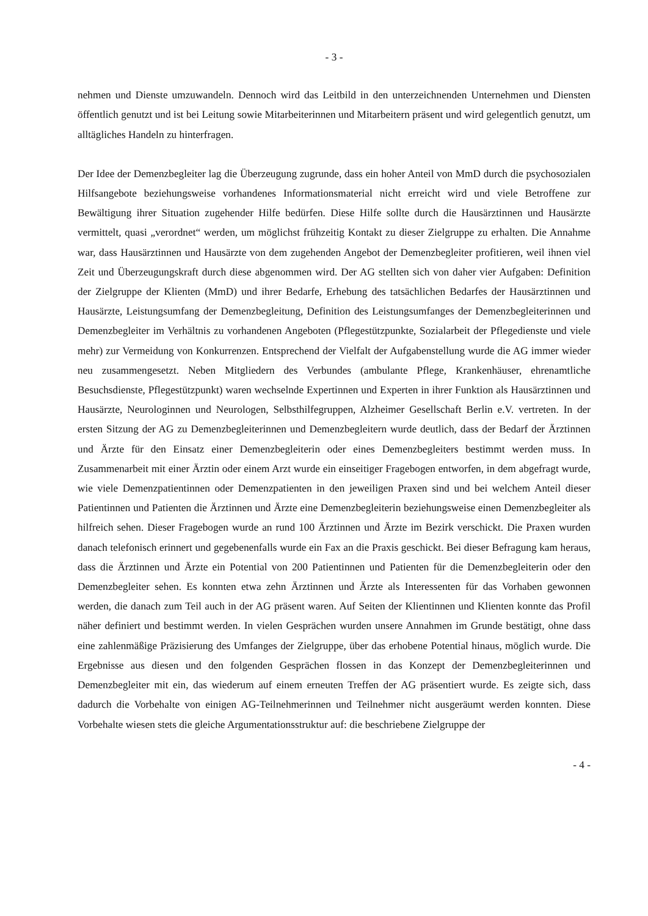- 3 -
nehmen und Dienste umzuwandeln. Dennoch wird das Leitbild in den unterzeichnenden Unterneh­men und Diensten öffentlich genutzt und ist bei Leitung sowie Mitarbeiterinnen und Mitarbeitern präsent und wird gelegentlich genutzt, um alltägliches Handeln zu hinterfragen.
Der Idee der Demenzbegleiter lag die Überzeugung zugrunde, dass ein hoher Anteil von MmD durch die psychosozialen Hilfsangebote beziehungsweise vorhandenes Informationsmaterial nicht erreicht wird und viele Betroffene zur Bewältigung ihrer Situation zugehender Hilfe bedürfen. Diese Hilfe sollte durch die Hausärztinnen und Hausärzte vermittelt, quasi „verordnet“ werden, um möglichst frühzeitig Kontakt zu dieser Zielgruppe zu erhalten. Die Annahme war, dass Hausärztinnen und Hausärzte von dem zugehenden Angebot der Demenzbegleiter profitieren, weil ihnen viel Zeit und Überzeugungskraft durch diese abgenommen wird. Der AG stellten sich von daher vier Aufgaben: Definition der Zielgruppe der Klienten (MmD) und ihrer Bedarfe, Erhebung des tatsächlichen Bedar­fes der Hausärztinnen und Hausärzte, Leistungsumfang der Demenzbegleitung, Definition des Leis­tungsumfanges der Demenzbegleiterinnen und Demenzbegleiter im Verhältnis zu vorhandenen An­geboten (Pflegestützpunkte, Sozialarbeit der Pflegedienste und viele mehr) zur Vermeidung von Kon­kurrenzen. Entsprechend der Vielfalt der Aufgabenstellung wurde die AG immer wieder neu zusam­mengesetzt. Neben Mitgliedern des Verbundes (ambulante Pflege, Krankenhäuser, ehrenamtliche Be­suchsdienste, Pflegestützpunkt) waren wechselnde Expertinnen und Experten in ihrer Funktion als Hausärztinnen und Hausärzte, Neurologinnen und Neurologen, Selbsthilfegruppen, Alzheimer Ge­sellschaft Berlin e.V. vertreten. In der ersten Sitzung der AG zu Demenzbegleiterinnen und Demenz­begleitern wurde deutlich, dass der Bedarf der Ärztinnen und Ärzte für den Einsatz einer Demenzbe­gleiterin oder eines Demenzbegleiters bestimmt werden muss. In Zusammenarbeit mit einer Ärztin oder einem Arzt wurde ein einseitiger Fragebogen entworfen, in dem abgefragt wurde, wie viele De­menzpatientinnen oder Demenzpatienten in den jeweiligen Praxen sind und bei welchem Anteil die­ser Patientinnen und Patienten die Ärztinnen und Ärzte eine Demenzbegleiterin beziehungsweise einen Demenzbegleiter als hilfreich sehen. Dieser Fragebogen wurde an rund 100 Ärztinnen und Ärzte im Bezirk verschickt. Die Praxen wurden danach telefonisch erinnert und gegebenenfalls wurde ein Fax an die Praxis geschickt. Bei dieser Befragung kam heraus, dass die Ärztinnen und Ärzte ein Potential von 200 Patientinnen und Patienten für die Demenzbegleiterin oder den Demenzbegleiter sehen. Es konnten etwa zehn Ärztinnen und Ärzte als Interessenten für das Vorhaben gewonnen wer­den, die danach zum Teil auch in der AG präsent waren. Auf Seiten der Klientinnen und Klienten konnte das Profil näher definiert und bestimmt werden. In vielen Gesprächen wurden unsere Annah­men im Grunde bestätigt, ohne dass eine zahlenmäßige Präzisierung des Umfanges der Zielgruppe, über das erhobene Potential hinaus, möglich wurde. Die Ergebnisse aus diesen und den folgenden Gesprächen flossen in das Konzept der Demenzbegleiterinnen und Demenzbegleiter mit ein, das wie­derum auf einem erneuten Treffen der AG präsentiert wurde. Es zeigte sich, dass dadurch die Vorbe­halte von einigen AG-Teilnehmerinnen und Teilnehmer nicht ausgeräumt werden konnten. Diese Vorbehalte wiesen stets die gleiche Argumentationsstruktur auf: die beschriebene Zielgruppe der
- 4 -